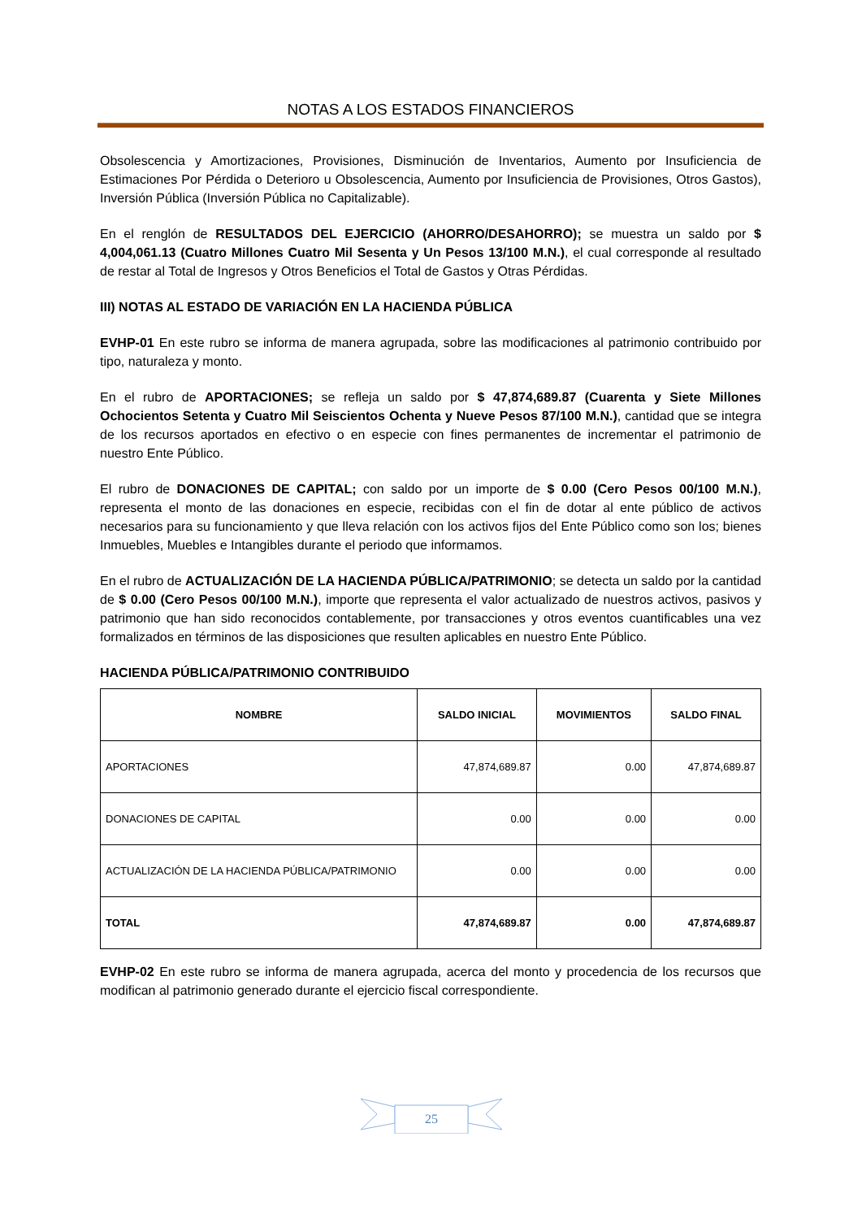NOTAS A LOS ESTADOS FINANCIEROS
Obsolescencia y Amortizaciones, Provisiones, Disminución de Inventarios, Aumento por Insuficiencia de Estimaciones Por Pérdida o Deterioro u Obsolescencia, Aumento por Insuficiencia de Provisiones, Otros Gastos), Inversión Pública (Inversión Pública no Capitalizable).
En el renglón de RESULTADOS DEL EJERCICIO (AHORRO/DESAHORRO); se muestra un saldo por $ 4,004,061.13 (Cuatro Millones Cuatro Mil Sesenta y Un Pesos 13/100 M.N.), el cual corresponde al resultado de restar al Total de Ingresos y Otros Beneficios el Total de Gastos y Otras Pérdidas.
III) NOTAS AL ESTADO DE VARIACIÓN EN LA HACIENDA PÚBLICA
EVHP-01 En este rubro se informa de manera agrupada, sobre las modificaciones al patrimonio contribuido por tipo, naturaleza y monto.
En el rubro de APORTACIONES; se refleja un saldo por $ 47,874,689.87 (Cuarenta y Siete Millones Ochocientos Setenta y Cuatro Mil Seiscientos Ochenta y Nueve Pesos 87/100 M.N.), cantidad que se integra de los recursos aportados en efectivo o en especie con fines permanentes de incrementar el patrimonio de nuestro Ente Público.
El rubro de DONACIONES DE CAPITAL; con saldo por un importe de $ 0.00 (Cero Pesos 00/100 M.N.), representa el monto de las donaciones en especie, recibidas con el fin de dotar al ente público de activos necesarios para su funcionamiento y que lleva relación con los activos fijos del Ente Público como son los; bienes Inmuebles, Muebles e Intangibles durante el periodo que informamos.
En el rubro de ACTUALIZACIÓN DE LA HACIENDA PÚBLICA/PATRIMONIO; se detecta un saldo por la cantidad de $ 0.00 (Cero Pesos 00/100 M.N.), importe que representa el valor actualizado de nuestros activos, pasivos y patrimonio que han sido reconocidos contablemente, por transacciones y otros eventos cuantificables una vez formalizados en términos de las disposiciones que resulten aplicables en nuestro Ente Público.
HACIENDA PÚBLICA/PATRIMONIO CONTRIBUIDO
| NOMBRE | SALDO INICIAL | MOVIMIENTOS | SALDO FINAL |
| --- | --- | --- | --- |
| APORTACIONES | 47,874,689.87 | 0.00 | 47,874,689.87 |
| DONACIONES DE CAPITAL | 0.00 | 0.00 | 0.00 |
| ACTUALIZACIÓN DE LA HACIENDA PÚBLICA/PATRIMONIO | 0.00 | 0.00 | 0.00 |
| TOTAL | 47,874,689.87 | 0.00 | 47,874,689.87 |
EVHP-02 En este rubro se informa de manera agrupada, acerca del monto y procedencia de los recursos que modifican al patrimonio generado durante el ejercicio fiscal correspondiente.
25